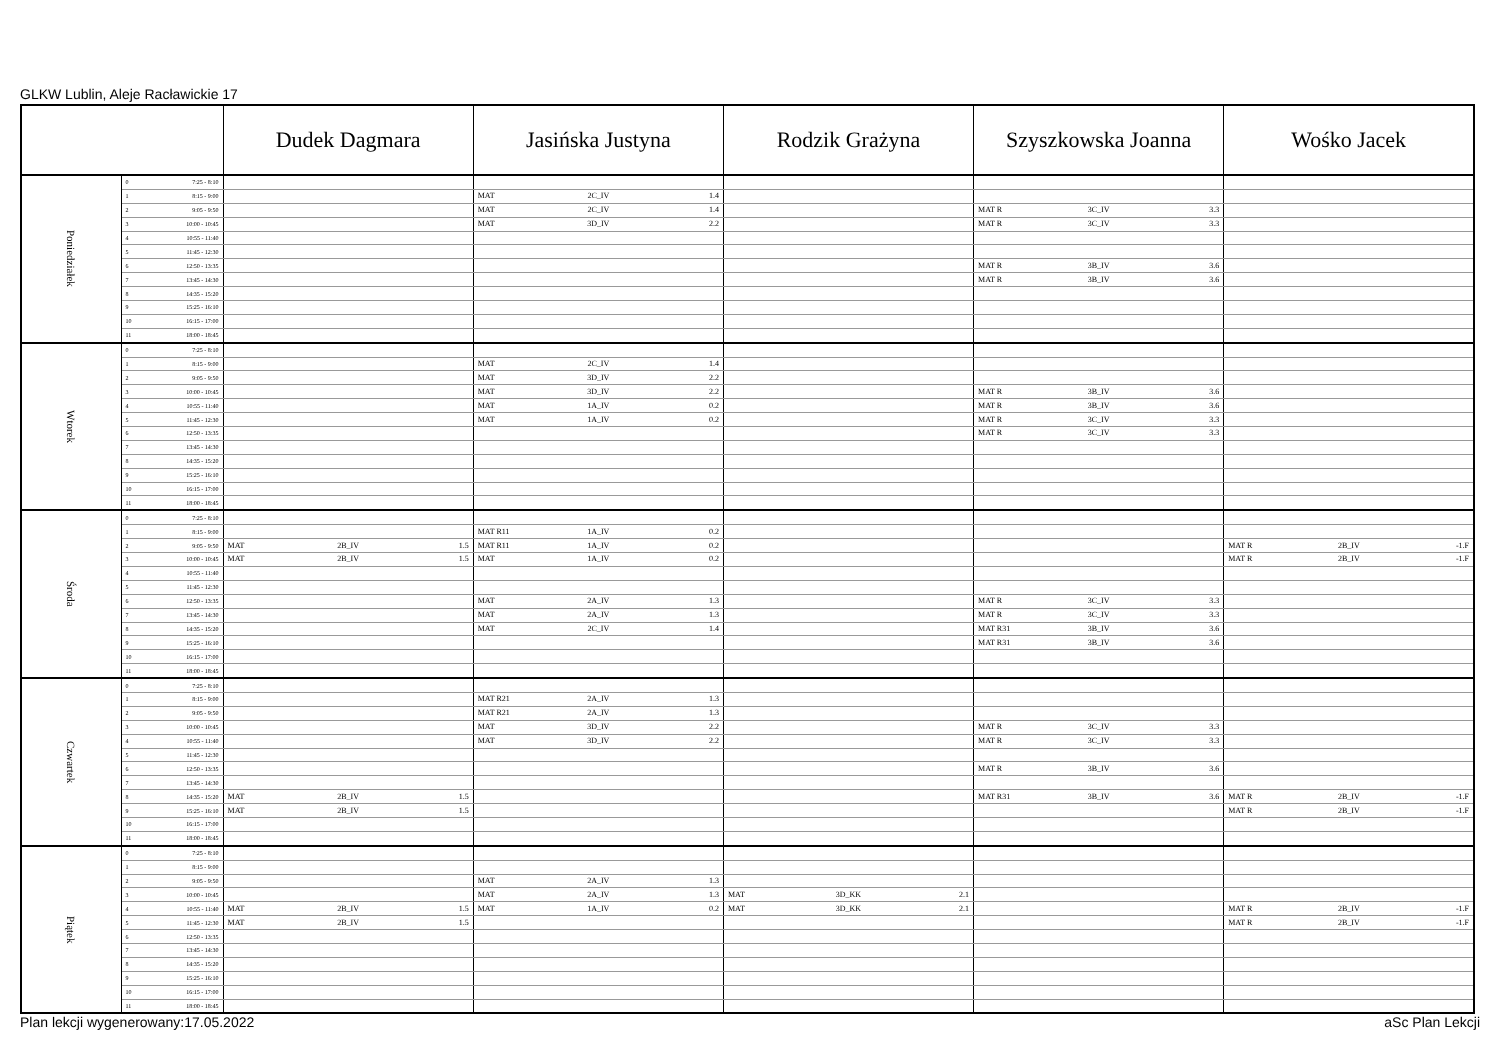GLKW Lublin, Aleje Racławickie 17
| | | | Dudek Dagmara | | | Jasińska Justyna | | | Rodzik Grażyna | | | Szyszkowska Joanna | | | Wośko Jacek | | |
| --- | --- | --- | --- | --- | --- | --- | --- | --- | --- | --- | --- | --- | --- | --- | --- | --- | --- |
| Poniedziałek | 0 | 7:25 - 8:10 | | | | | | | | | | | | | | | |
| | 1 | 8:15 - 9:00 | | | | MAT | 2C_IV | 1.4 | | | | | | | | | |
| | 2 | 9:05 - 9:50 | | | | MAT | 2C_IV | 1.4 | | | | MAT R | 3C_IV | 3.3 | | | |
| | 3 | 10:00 - 10:45 | | | | MAT | 3D_IV | 2.2 | | | | MAT R | 3C_IV | 3.3 | | | |
| | 4 | 10:55 - 11:40 | | | | | | | | | | | | | | | |
| | 5 | 11:45 - 12:30 | | | | | | | | | | | | | | | |
| | 6 | 12:50 - 13:35 | | | | | | | | | | MAT R | 3B_IV | 3.6 | | | |
| | 7 | 13:45 - 14:30 | | | | | | | | | | MAT R | 3B_IV | 3.6 | | | |
| | 8 | 14:35 - 15:20 | | | | | | | | | | | | | | | |
| | 9 | 15:25 - 16:10 | | | | | | | | | | | | | | | |
| | 10 | 16:15 - 17:00 | | | | | | | | | | | | | | | |
| | 11 | 18:00 - 18:45 | | | | | | | | | | | | | | | |
| Wtorek | 0 | 7:25 - 8:10 | | | | | | | | | | | | | | | |
| | 1 | 8:15 - 9:00 | | | | MAT | 2C_IV | 1.4 | | | | | | | | | |
| | 2 | 9:05 - 9:50 | | | | MAT | 3D_IV | 2.2 | | | | | | | | | |
| | 3 | 10:00 - 10:45 | | | | MAT | 3D_IV | 2.2 | | | | MAT R | 3B_IV | 3.6 | | | |
| | 4 | 10:55 - 11:40 | | | | MAT | 1A_IV | 0.2 | | | | MAT R | 3B_IV | 3.6 | | | |
| | 5 | 11:45 - 12:30 | | | | MAT | 1A_IV | 0.2 | | | | MAT R | 3C_IV | 3.3 | | | |
| | 6 | 12:50 - 13:35 | | | | | | | | | | MAT R | 3C_IV | 3.3 | | | |
| | 7 | 13:45 - 14:30 | | | | | | | | | | | | | | | |
| | 8 | 14:35 - 15:20 | | | | | | | | | | | | | | | |
| | 9 | 15:25 - 16:10 | | | | | | | | | | | | | | | |
| | 10 | 16:15 - 17:00 | | | | | | | | | | | | | | | |
| | 11 | 18:00 - 18:45 | | | | | | | | | | | | | | | |
| Środa | 0 | 7:25 - 8:10 | | | | | | | | | | | | | | | |
| | 1 | 8:15 - 9:00 | | | | MAT R11 | 1A_IV | 0.2 | | | | | | | | | |
| | 2 | 9:05 - 9:50 | MAT | 2B_IV | 1.5 | MAT R11 | 1A_IV | 0.2 | | | | | | | MAT R | 2B_IV | -1.F |
| | 3 | 10:00 - 10:45 | MAT | 2B_IV | 1.5 | MAT | 1A_IV | 0.2 | | | | | | | MAT R | 2B_IV | -1.F |
| | 4 | 10:55 - 11:40 | | | | | | | | | | | | | | | |
| | 5 | 11:45 - 12:30 | | | | | | | | | | | | | | | |
| | 6 | 12:50 - 13:35 | | | | MAT | 2A_IV | 1.3 | | | | MAT R | 3C_IV | 3.3 | | | |
| | 7 | 13:45 - 14:30 | | | | MAT | 2A_IV | 1.3 | | | | MAT R | 3C_IV | 3.3 | | | |
| | 8 | 14:35 - 15:20 | | | | MAT | 2C_IV | 1.4 | | | | MAT R31 | 3B_IV | 3.6 | | | |
| | 9 | 15:25 - 16:10 | | | | | | | | | | MAT R31 | 3B_IV | 3.6 | | | |
| | 10 | 16:15 - 17:00 | | | | | | | | | | | | | | | |
| | 11 | 18:00 - 18:45 | | | | | | | | | | | | | | | |
| Czwartek | 0 | 7:25 - 8:10 | | | | | | | | | | | | | | | |
| | 1 | 8:15 - 9:00 | | | | MAT R21 | 2A_IV | 1.3 | | | | | | | | | |
| | 2 | 9:05 - 9:50 | | | | MAT R21 | 2A_IV | 1.3 | | | | | | | | | |
| | 3 | 10:00 - 10:45 | | | | MAT | 3D_IV | 2.2 | | | | MAT R | 3C_IV | 3.3 | | | |
| | 4 | 10:55 - 11:40 | | | | MAT | 3D_IV | 2.2 | | | | MAT R | 3C_IV | 3.3 | | | |
| | 5 | 11:45 - 12:30 | | | | | | | | | | | | | | | |
| | 6 | 12:50 - 13:35 | | | | | | | | | | MAT R | 3B_IV | 3.6 | | | |
| | 7 | 13:45 - 14:30 | | | | | | | | | | | | | | | |
| | 8 | 14:35 - 15:20 | MAT | 2B_IV | 1.5 | | | | | | | MAT R31 | 3B_IV | 3.6 | MAT R | 2B_IV | -1.F |
| | 9 | 15:25 - 16:10 | MAT | 2B_IV | 1.5 | | | | | | | | | | MAT R | 2B_IV | -1.F |
| | 10 | 16:15 - 17:00 | | | | | | | | | | | | | | | |
| | 11 | 18:00 - 18:45 | | | | | | | | | | | | | | | |
| Piątek | 0 | 7:25 - 8:10 | | | | | | | | | | | | | | | |
| | 1 | 8:15 - 9:00 | | | | | | | | | | | | | | | |
| | 2 | 9:05 - 9:50 | | | | MAT | 2A_IV | 1.3 | | | | | | | | | |
| | 3 | 10:00 - 10:45 | | | | MAT | 2A_IV | 1.3 | MAT | 3D_KK | 2.1 | | | | | | |
| | 4 | 10:55 - 11:40 | MAT | 2B_IV | 1.5 | MAT | 1A_IV | 0.2 | MAT | 3D_KK | 2.1 | | | | MAT R | 2B_IV | -1.F |
| | 5 | 11:45 - 12:30 | MAT | 2B_IV | 1.5 | | | | | | | | | | MAT R | 2B_IV | -1.F |
| | 6 | 12:50 - 13:35 | | | | | | | | | | | | | | | |
| | 7 | 13:45 - 14:30 | | | | | | | | | | | | | | | |
| | 8 | 14:35 - 15:20 | | | | | | | | | | | | | | | |
| | 9 | 15:25 - 16:10 | | | | | | | | | | | | | | | |
| | 10 | 16:15 - 17:00 | | | | | | | | | | | | | | | |
| | 11 | 18:00 - 18:45 | | | | | | | | | | | | | | | |
Plan lekcji wygenerowany:17.05.2022 aSc Plan Lekcji